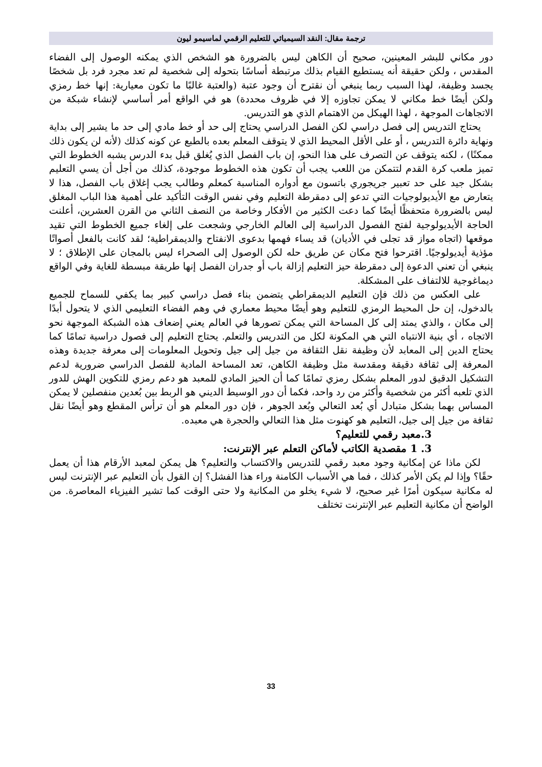ترجمة مقال: النقد السيميائي للتعليم الرقمي لماسيمو ليون
دور مكاني للبشر المعينين، صحيح أن الكاهن ليس بالضرورة هو الشخص الذي يمكنه الوصول إلى الفضاء المقدس ، ولكن حقيقة أنه يستطيع القيام بذلك مرتبطة أساسًا بتحوله إلى شخصية لم تعد مجرد فرد بل شخصًا يجسد وظيفة، لهذا السبب ربما ينبغي أن نقترح أن وجود عتبة (والعتبة غالبًا ما تكون معيارية: إنها خط رمزي ولكن أيضًا خط مكاني لا يمكن تجاوزه إلا في ظروف محددة) هو في الواقع أمر أساسي لإنشاء شبكة من الاتجاهات الموجهة ، لهذا الهيكل من الاهتمام الذي هو التدريس.
يحتاج التدريس إلى فصل دراسي لكن الفصل الدراسي يحتاج إلى حد أو خط مادي إلى حد ما يشير إلى بداية ونهاية دائرة التدريس ، أو على الأقل المحيط الذي لا يتوقف المعلم بعده بالطبع عن كونه كذلك (لأنه لن يكون ذلك ممكنًا) ، لكنه يتوقف عن التصرف على هذا النحو، إن باب الفصل الذي يُغلق قبل بدء الدرس يشبه الخطوط التي تميز ملعب كرة القدم لتتمكن من اللعب يجب أن تكون هذه الخطوط موجودة، كذلك من أجل أن يسي التعليم بشكل جيد على حد تعبير جريجوري باتسون مع أدواره المناسبة كمعلم وطالب يجب إغلاق باب الفصل، هذا لا يتعارض مع الأيديولوجيات التي تدعو إلى دمقرطة التعليم وفي نفس الوقت التأكيد على أهمية هذا الباب المغلق ليس بالضرورة متحفظًا أيضًا كما دعت الكثير من الأفكار وخاصة من النصف الثاني من القرن العشرين، أعلنت الحاجة الأيديولوجية لفتح الفصول الدراسية إلى العالم الخارجي وشجعت على إلغاء جميع الخطوط التي تقيد موقعها (اتجاه مواز قد تجلى في الأديان) قد يساء فهمها بدعوى الانفتاح والديمقراطية؛ لقد كانت بالفعل أصواتًا مؤذية أيديولوجيًا. اقترحوا فتح مكان عن طريق حله لكن الوصول إلى الصحراء ليس بالمجان على الإطلاق ؛ لا ينبغي أن تعني الدعوة إلى دمقرطة حيز التعليم إزالة باب أو جدران الفصل إنها طريقة مبسطة للغاية وفي الواقع ديماغوجية للالتفاف على المشكلة.
على العكس من ذلك فإن التعليم الديمقراطي يتضمن بناء فصل دراسي كبير بما يكفي للسماح للجميع بالدخول، إن حل المحيط الرمزي للتعليم وهو أيضًا محيط معماري في وهم الفضاء التعليمي الذي لا يتحول أبدًا إلى مكان ، والذي يمتد إلى كل المساحة التي يمكن تصورها في العالم يعني إضعاف هذه الشبكة الموجهة نحو الاتجاه ، أي بنية الانتباه التي هي المكونة لكل من التدريس والتعلم. يحتاج التعليم إلى فصول دراسية تمامًا كما يحتاج الدين إلى المعابد لأن وظيفة نقل الثقافة من جيل إلى جيل وتحويل المعلومات إلى معرفة جديدة وهذه المعرفة إلى ثقافة دقيقة ومقدسة مثل وظيفة الكاهن، تعد المساحة المادية للفصل الدراسي ضرورية لدعم التشكيل الدقيق لدور المعلم بشكل رمزي تمامًا كما أن الحيز المادي للمعبد هو دعم رمزي للتكوين الهش للدور الذي تلعبه أكثر من شخصية وأكثر من رد واحد، فكما أن دور الوسيط الديني هو الربط بين بُعدين منفصلين لا يمكن المساس بهما بشكل متبادل أي بُعد التعالي وبُعد الجوهر ، فإن دور المعلم هو أن ترأس المقطع وهو أيضًا نقل ثقافة من جيل إلى جيل، التعليم هو كهنوت مثل هذا التعالي والحجرة هي معبده.
3.معبد رقمي للتعليم؟
3. 1 مقصدية الكاتب لأماكن التعلم عبر الإنترنت:
لكن ماذا عن إمكانية وجود معبد رقمي للتدريس والاكتساب والتعليم؟ هل يمكن لمعبد الأرقام هذا أن يعمل حقًا؟ وإذا لم يكن الأمر كذلك ، فما هي الأسباب الكامنة وراء هذا الفشل؟ إن القول بأن التعليم عبر الإنترنت ليس له مكانية سيكون أمرًا غير صحيح، لا شيء يخلو من المكانية ولا حتى الوقت كما تشير الفيزياء المعاصرة. من الواضح أن مكانية التعليم عبر الإنترنت تختلف
33